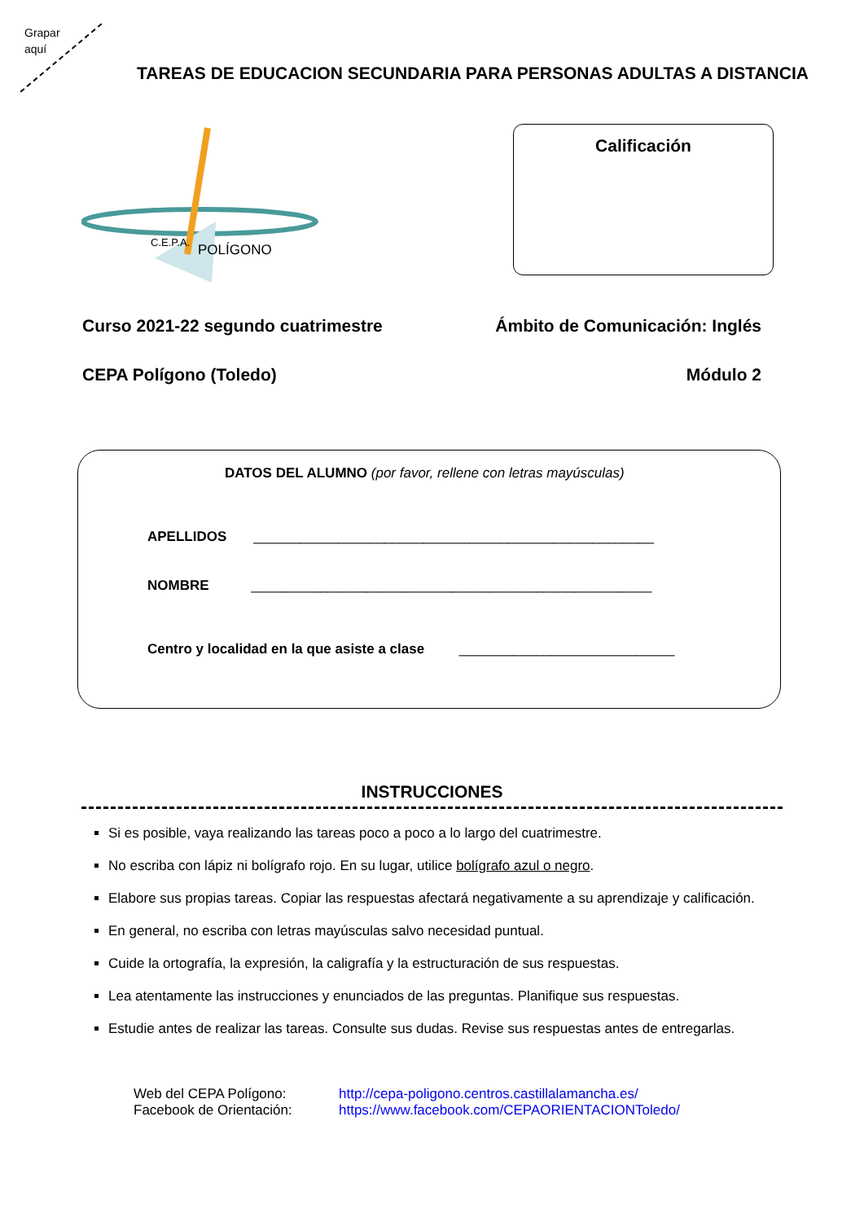Grapar
aquí
TAREAS DE EDUCACION SECUNDARIA PARA PERSONAS ADULTAS A DISTANCIA
C.E.P.A.
POLÍGONO
Calificación
Curso 2021-22 segundo cuatrimestre Ámbito de Comunicación: Inglés
CEPA Polígono (Toledo) Módulo 2
DATOS DEL ALUMNO (por favor, rellene con letras mayúsculas)
APELLIDOS ____________________________________________________
NOMBRE ____________________________________________________
Centro y localidad en la que asiste a clase ____________________________
INSTRUCCIONES
Si es posible, vaya realizando las tareas poco a poco a lo largo del cuatrimestre.
No escriba con lápiz ni bolígrafo rojo. En su lugar, utilice bolígrafo azul o negro.
Elabore sus propias tareas. Copiar las respuestas afectará negativamente a su aprendizaje y calificación.
En general, no escriba con letras mayúsculas salvo necesidad puntual.
Cuide la ortografía, la expresión, la caligrafía y la estructuración de sus respuestas.
Lea atentamente las instrucciones y enunciados de las preguntas. Planifique sus respuestas.
Estudie antes de realizar las tareas. Consulte sus dudas. Revise sus respuestas antes de entregarlas.
Web del CEPA Polígono: http://cepa-poligono.centros.castillalamancha.es/ Facebook de Orientación: https://www.facebook.com/CEPAORIENTACIONToledo/